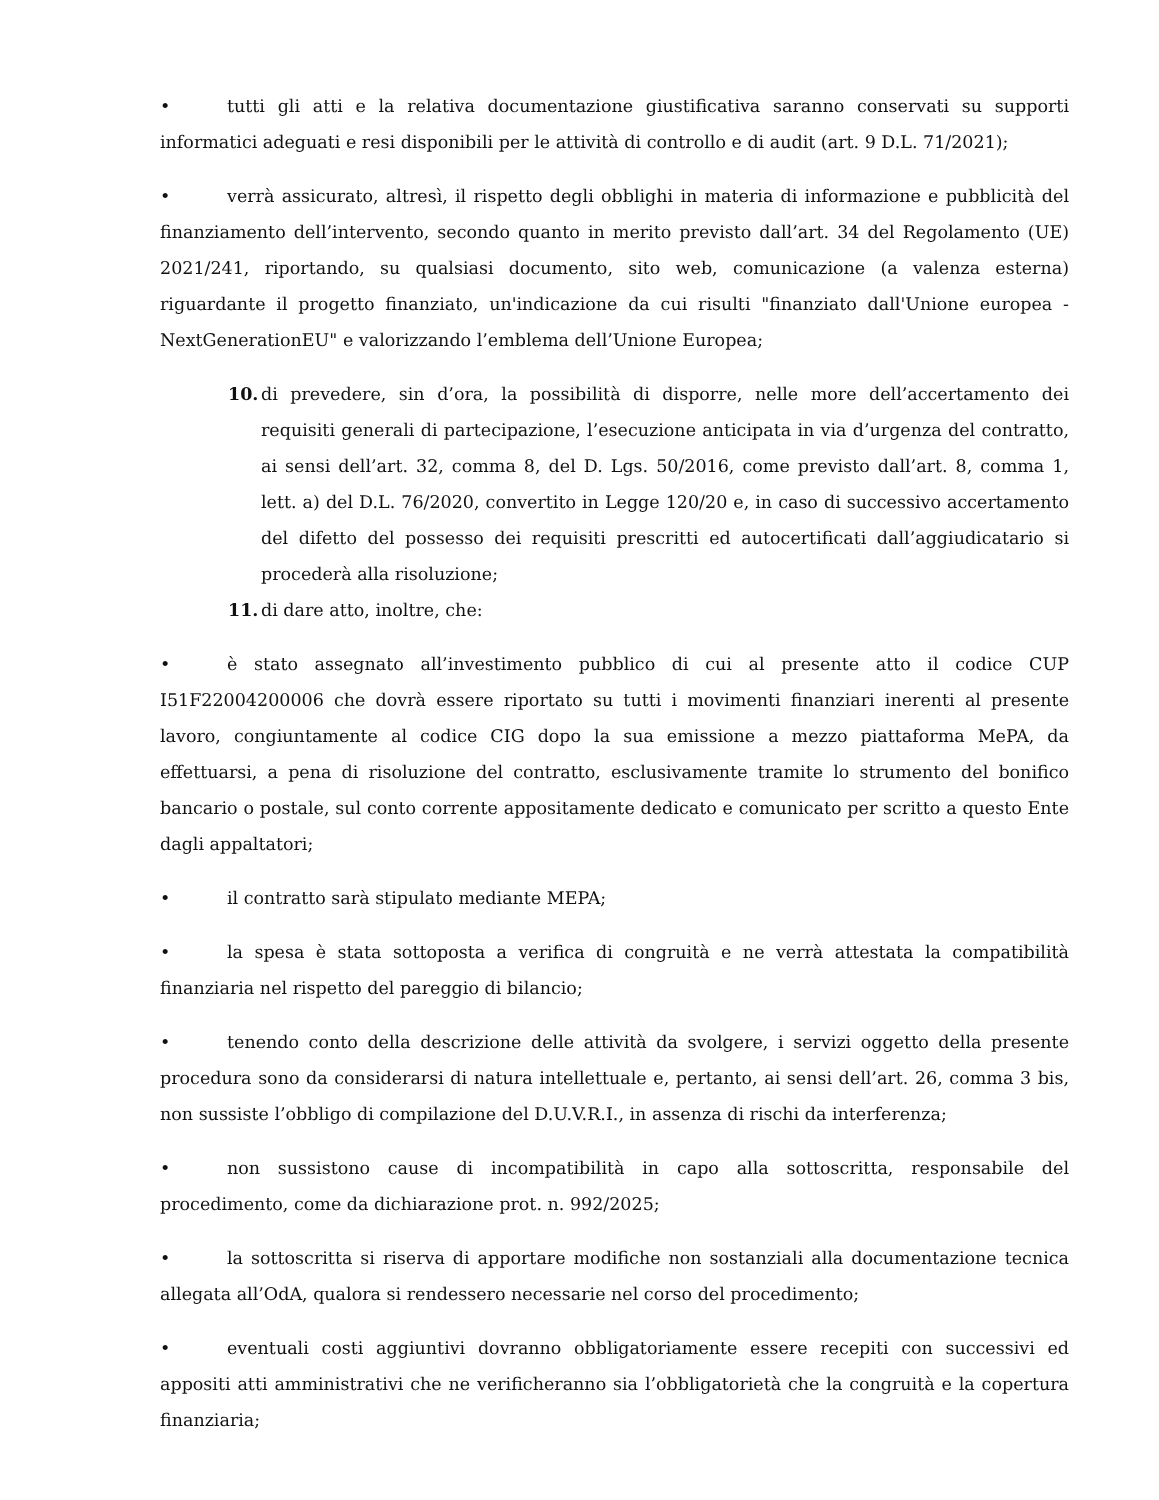• tutti gli atti e la relativa documentazione giustificativa saranno conservati su supporti informatici adeguati e resi disponibili per le attività di controllo e di audit (art. 9 D.L. 71/2021);
• verrà assicurato, altresì, il rispetto degli obblighi in materia di informazione e pubblicità del finanziamento dell’intervento, secondo quanto in merito previsto dall’art. 34 del Regolamento (UE) 2021/241, riportando, su qualsiasi documento, sito web, comunicazione (a valenza esterna) riguardante il progetto finanziato, un'indicazione da cui risulti "finanziato dall'Unione europea - NextGenerationEU" e valorizzando l’emblema dell’Unione Europea;
10. di prevedere, sin d’ora, la possibilità di disporre, nelle more dell’accertamento dei requisiti generali di partecipazione, l’esecuzione anticipata in via d’urgenza del contratto, ai sensi dell’art. 32, comma 8, del D. Lgs. 50/2016, come previsto dall’art. 8, comma 1, lett. a) del D.L. 76/2020, convertito in Legge 120/20 e, in caso di successivo accertamento del difetto del possesso dei requisiti prescritti ed autocertificati dall’aggiudicatario si procederà alla risoluzione;
11. di dare atto, inoltre, che:
• è stato assegnato all’investimento pubblico di cui al presente atto il codice CUP I51F22004200006 che dovrà essere riportato su tutti i movimenti finanziari inerenti al presente lavoro, congiuntamente al codice CIG dopo la sua emissione a mezzo piattaforma MePA, da effettuarsi, a pena di risoluzione del contratto, esclusivamente tramite lo strumento del bonifico bancario o postale, sul conto corrente appositamente dedicato e comunicato per scritto a questo Ente dagli appaltatori;
• il contratto sarà stipulato mediante MEPA;
• la spesa è stata sottoposta a verifica di congruità e ne verrà attestata la compatibilità finanziaria nel rispetto del pareggio di bilancio;
• tenendo conto della descrizione delle attività da svolgere, i servizi oggetto della presente procedura sono da considerarsi di natura intellettuale e, pertanto, ai sensi dell’art. 26, comma 3 bis, non sussiste l’obbligo di compilazione del D.U.V.R.I., in assenza di rischi da interferenza;
• non sussistono cause di incompatibilità in capo alla sottoscritta, responsabile del procedimento, come da dichiarazione prot. n. 992/2025;
• la sottoscritta si riserva di apportare modifiche non sostanziali alla documentazione tecnica allegata all’OdA, qualora si rendessero necessarie nel corso del procedimento;
• eventuali costi aggiuntivi dovranno obbligatoriamente essere recepiti con successivi ed appositi atti amministrativi che ne verificheranno sia l’obbligatorietà che la congruità e la copertura finanziaria;